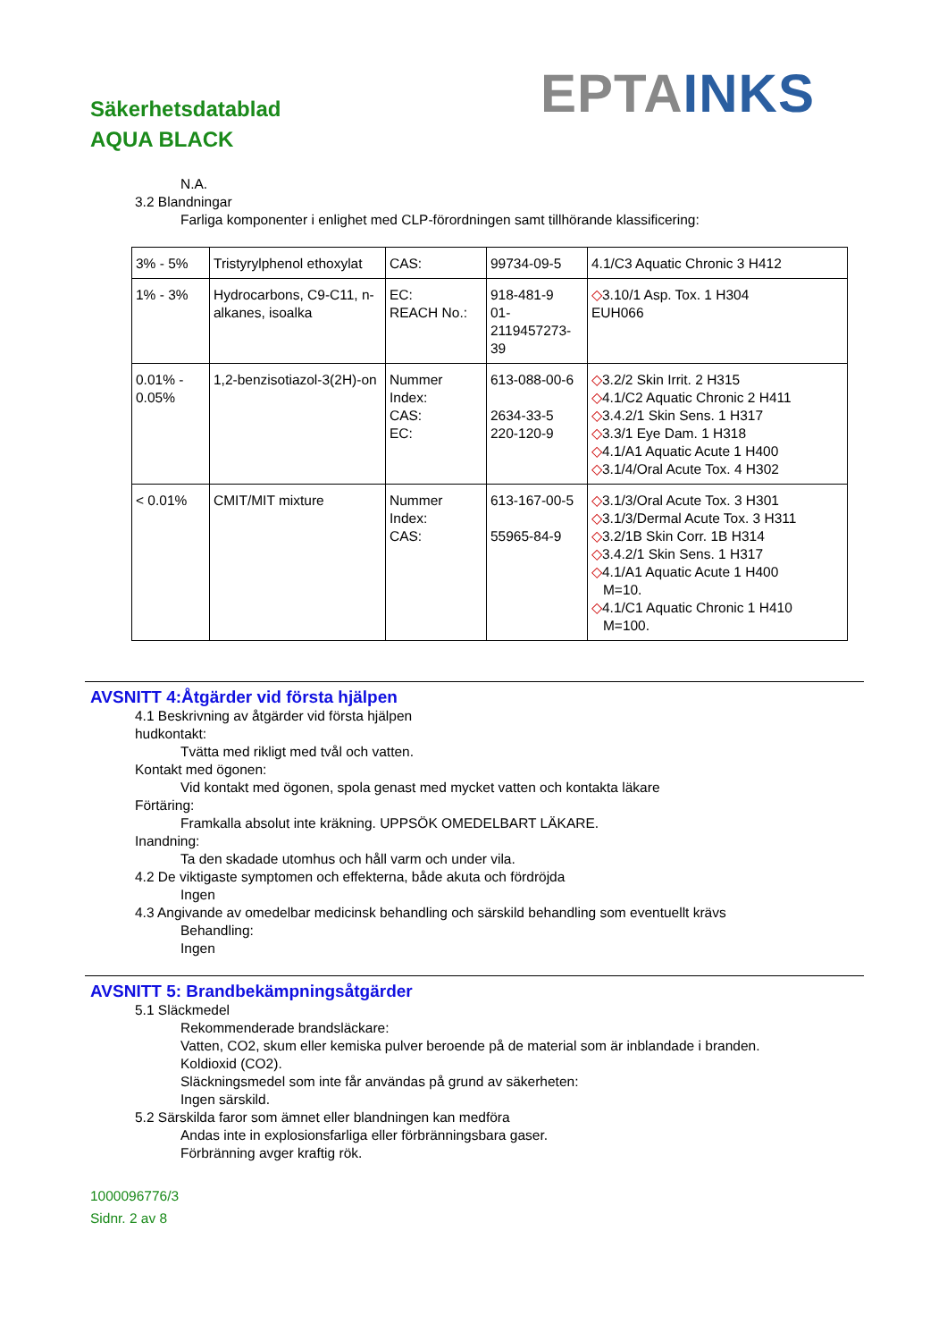Säkerhetsdatablad
AQUA BLACK
EPTA INKS
N.A.
3.2 Blandningar
Farliga komponenter i enlighet med CLP-förordningen samt tillhörande klassificering:
| 3% - 5% | Tristyrylphenol ethoxylat | CAS: | 99734-09-5 | 4.1/C3 Aquatic Chronic 3 H412 |
| 1% - 3% | Hydrocarbons, C9-C11, n-alkanes, isoalka | EC: REACH No.: | 918-481-9 01-2119457273-39 | ◇ 3.10/1 Asp. Tox. 1 H304 EUH066 |
| 0.01% - 0.05% | 1,2-benzisotiazol-3(2H)-on | Nummer Index: CAS: EC: | 613-088-00-6 2634-33-5 220-120-9 | ◇ 3.2/2 Skin Irrit. 2 H315 ◇ 4.1/C2 Aquatic Chronic 2 H411 ◇ 3.4.2/1 Skin Sens. 1 H317 ◇ 3.3/1 Eye Dam. 1 H318 ◇ 4.1/A1 Aquatic Acute 1 H400 ◇ 3.1/4/Oral Acute Tox. 4 H302 |
| < 0.01% | CMIT/MIT mixture | Nummer Index: CAS: | 613-167-00-5 55965-84-9 | ◇ 3.1/3/Oral Acute Tox. 3 H301 ◇ 3.1/3/Dermal Acute Tox. 3 H311 ◇ 3.2/1B Skin Corr. 1B H314 ◇ 3.4.2/1 Skin Sens. 1 H317 ◇ 4.1/A1 Aquatic Acute 1 H400 M=10. ◇ 4.1/C1 Aquatic Chronic 1 H410 M=100. |
AVSNITT 4:Åtgärder vid första hjälpen
4.1 Beskrivning av åtgärder vid första hjälpen
hudkontakt:
Tvätta med rikligt med tvål och vatten.
Kontakt med ögonen:
Vid kontakt med ögonen, spola genast med mycket vatten och kontakta läkare
Förtäring:
Framkalla absolut inte kräkning. UPPSÖK OMEDELBART LÄKARE.
Inandning:
Ta den skadade utomhus och håll varm och under vila.
4.2 De viktigaste symptomen och effekterna, både akuta och fördröjda
Ingen
4.3 Angivande av omedelbar medicinsk behandling och särskild behandling som eventuellt krävs
Behandling:
Ingen
AVSNITT 5: Brandbekämpningsåtgärder
5.1 Släckmedel
Rekommenderade brandsläckare:
Vatten, CO2, skum eller kemiska pulver beroende på de material som är inblandade i branden.
Koldioxid (CO2).
Släckningsmedel som inte får användas på grund av säkerheten:
Ingen särskild.
5.2 Särskilda faror som ämnet eller blandningen kan medföra
Andas inte in explosionsfarliga eller förbränningsbara gaser.
Förbränning avger kraftig rök.
1000096776/3
Sidnr. 2 av 8